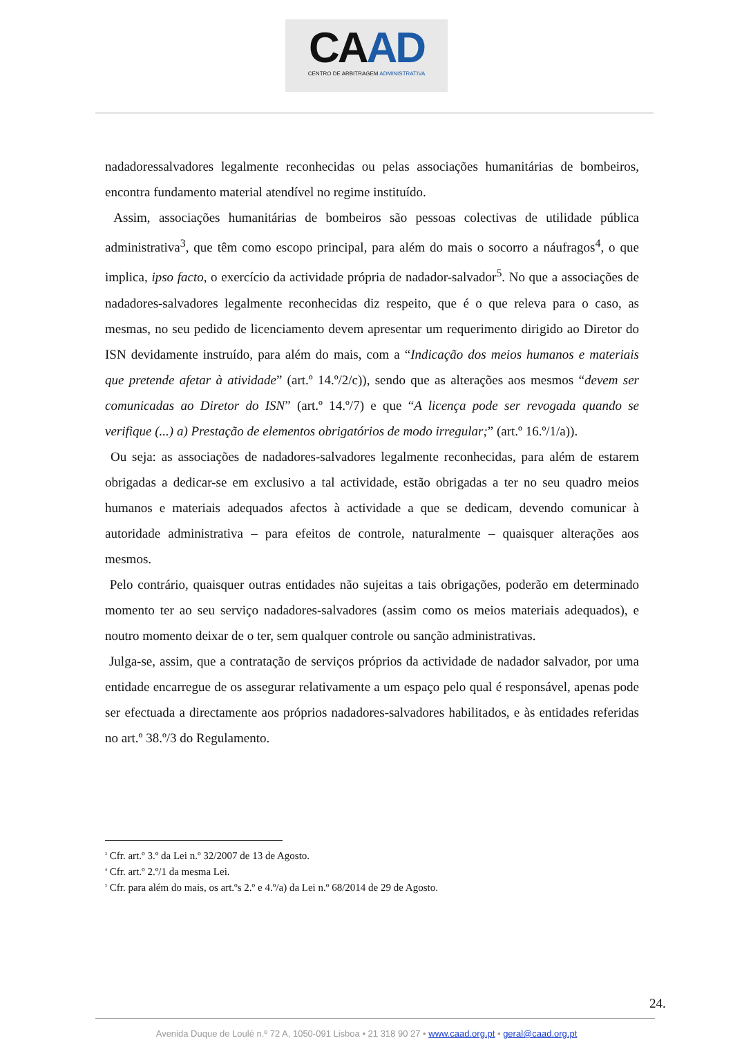CAAD
CENTRO DE ARBITRAGEM ADMINISTRATIVA
nadadoressalvadores legalmente reconhecidas ou pelas associações humanitárias de bombeiros, encontra fundamento material atendível no regime instituído.
Assim, associações humanitárias de bombeiros são pessoas colectivas de utilidade pública administrativa<sup>3</sup>, que têm como escopo principal, para além do mais o socorro a náufragos<sup>4</sup>, o que implica, ipso facto, o exercício da actividade própria de nadador-salvador<sup>5</sup>. No que a associações de nadadores-salvadores legalmente reconhecidas diz respeito, que é o que releva para o caso, as mesmas, no seu pedido de licenciamento devem apresentar um requerimento dirigido ao Diretor do ISN devidamente instruído, para além do mais, com a “Indicação dos meios humanos e materiais que pretende afetar à atividade” (art.º 14.º/2/c)), sendo que as alterações aos mesmos “devem ser comunicadas ao Diretor do ISN” (art.º 14.º/7) e que “A licença pode ser revogada quando se verifique (...) a) Prestação de elementos obrigatórios de modo irregular;” (art.º 16.º/1/a)).
Ou seja: as associações de nadadores-salvadores legalmente reconhecidas, para além de estarem obrigadas a dedicar-se em exclusivo a tal actividade, estão obrigadas a ter no seu quadro meios humanos e materiais adequados afectos à actividade a que se dedicam, devendo comunicar à autoridade administrativa – para efeitos de controle, naturalmente – quaisquer alterações aos mesmos.
Pelo contrário, quaisquer outras entidades não sujeitas a tais obrigações, poderão em determinado momento ter ao seu serviço nadadores-salvadores (assim como os meios materiais adequados), e noutro momento deixar de o ter, sem qualquer controle ou sanção administrativas.
Julga-se, assim, que a contratação de serviços próprios da actividade de nadador salvador, por uma entidade encarregue de os assegurar relativamente a um espaço pelo qual é responsável, apenas pode ser efectuada a directamente aos próprios nadadores-salvadores habilitados, e às entidades referidas no art.º 38.º/3 do Regulamento.
<sup>3</sup> Cfr. art.º 3.º da Lei n.º 32/2007 de 13 de Agosto.
<sup>4</sup> Cfr. art.º 2.º/1 da mesma Lei.
<sup>5</sup> Cfr. para além do mais, os art.ºs 2.º e 4.º/a) da Lei n.º 68/2014 de 29 de Agosto.
24.
Avenida Duque de Loulé n.º 72 A, 1050-091 Lisboa • 21 318 90 27 • www.caad.org.pt • geral@caad.org.pt